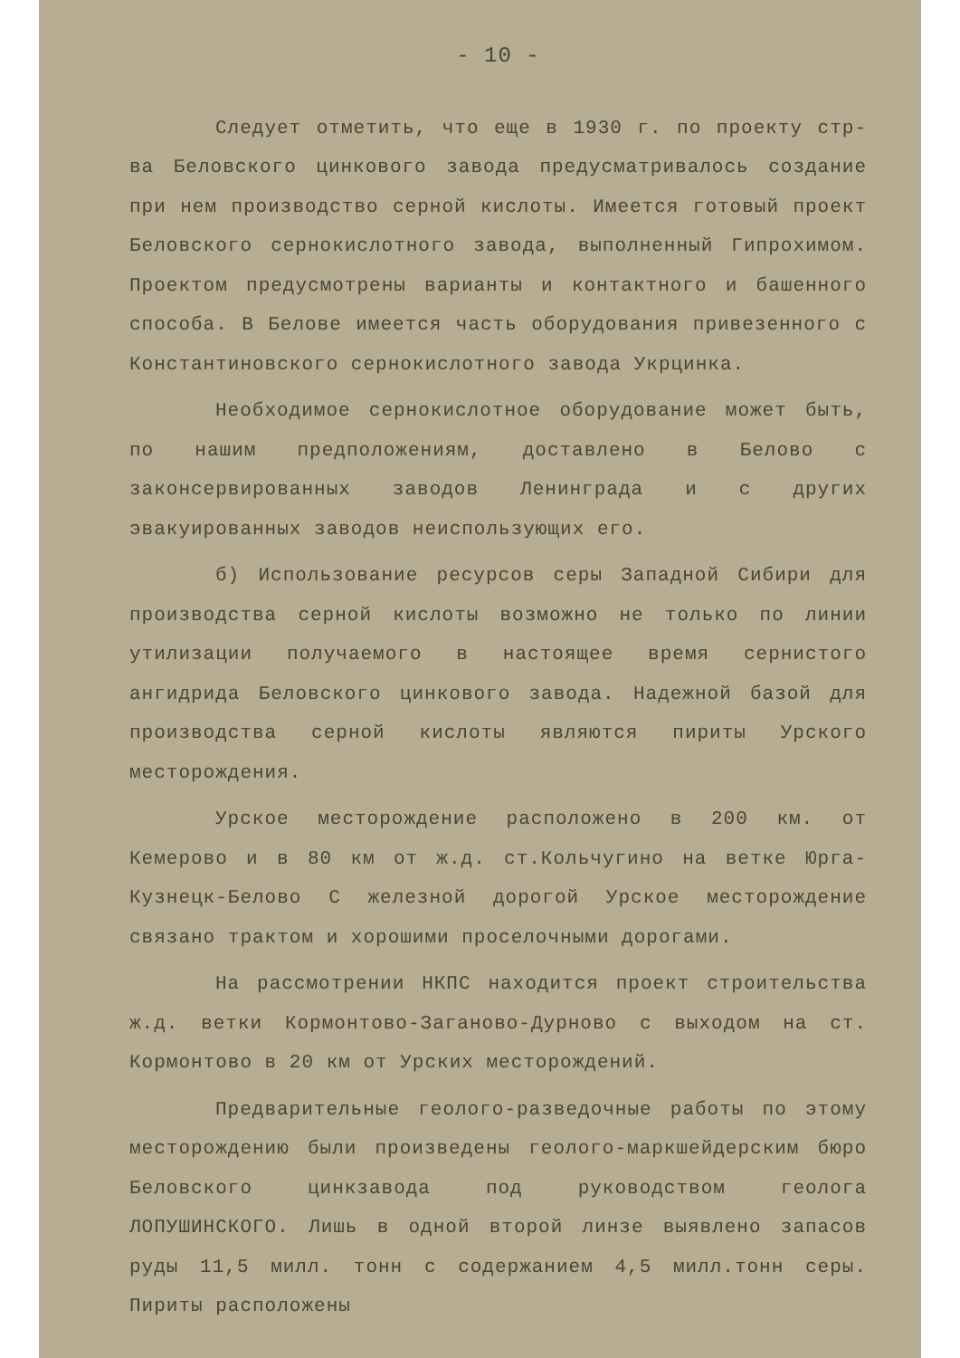- 10 -
Следует отметить, что еще в 1930 г. по проекту стр-ва Беловского цинкового завода предусматривалось создание при нем производство серной кислоты. Имеется готовый проект Беловского сернокислотного завода, выполненный Гипрохимом. Проектом предусмотрены варианты и контактного и башенного способа. В Белове имеется часть оборудования привезенного с Константиновского сернокислотного завода Укрцинка.
Необходимое сернокислотное оборудование может быть, по нашим предположениям, доставлено в Белово с законсервированных заводов Ленинграда и с других эвакуированных заводов неиспользующих его.
б) Использование ресурсов серы Западной Сибири для производства серной кислоты возможно не только по линии утилизации получаемого в настоящее время сернистого ангидрида Беловского цинкового завода. Надежной базой для производства серной кислоты являются пириты Урского месторождения.
Урское месторождение расположено в 200 км. от Кемерово и в 80 км от ж.д. ст.Кольчугино на ветке Юрга-Кузнецк-Белово С железной дорогой Урское месторождение связано трактом и хорошими проселочными дорогами.
На рассмотрении НКПС находится проект строительства ж.д. ветки Кормонтово-Заганово-Дурново с выходом на ст. Кормонтово в 20 км от Урских месторождений.
Предварительные геолого-разведочные работы по этому месторождению были произведены геолого-маркшейдерским бюро Беловского цинкзавода под руководством геолога ЛОПУШИНСКОГО. Лишь в одной второй линзе выявлено запасов руды 11,5 милл. тонн с содержанием 4,5 милл.тонн серы. Пириты расположены